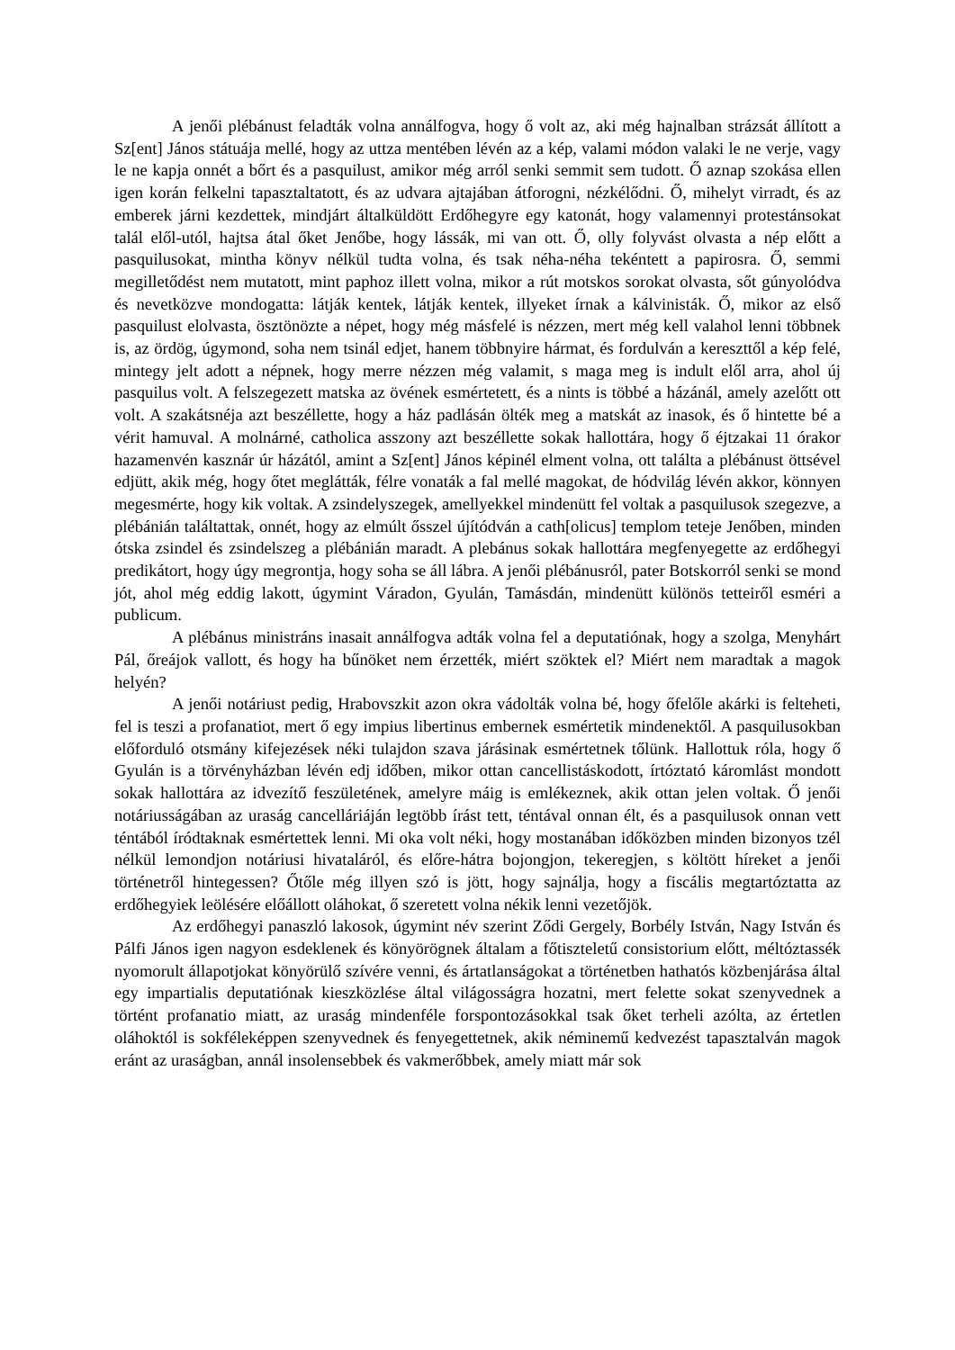A jenői plébánust feladták volna annálfogva, hogy ő volt az, aki még hajnalban strázsát állított a Sz[ent] János státuája mellé, hogy az uttza mentében lévén az a kép, valami módon valaki le ne verje, vagy le ne kapja onnét a bőrt és a pasquilust, amikor még arról senki semmit sem tudott. Ő aznap szokása ellen igen korán felkelni tapasztaltatott, és az udvara ajtajában átforogni, nézkélődni. Ő, mihelyt virradt, és az emberek járni kezdettek, mindjárt általküldött Erdőhegyre egy katonát, hogy valamennyi protestánsokat talál elől-utól, hajtsa átal őket Jenőbe, hogy lássák, mi van ott. Ő, olly folyvást olvasta a nép előtt a pasquilusokat, mintha könyv nélkül tudta volna, és tsak néha-néha tekéntett a papirosra. Ő, semmi megilletődést nem mutatott, mint paphoz illett volna, mikor a rút motskos sorokat olvasta, sőt gúnyolódva és nevetközve mondogatta: látják kentek, látják kentek, illyeket írnak a kálvinisták. Ő, mikor az első pasquilust elolvasta, ösztönözte a népet, hogy még másfelé is nézzen, mert még kell valahol lenni többnek is, az ördög, úgymond, soha nem tsinál edjet, hanem többnyire hármat, és fordulván a kereszttől a kép felé, mintegy jelt adott a népnek, hogy merre nézzen még valamit, s maga meg is indult elől arra, ahol új pasquilus volt. A felszegezett matska az övének esmértetett, és a nints is többé a házánál, amely azelőtt ott volt. A szakátsnéja azt beszéllette, hogy a ház padlásán ölték meg a matskát az inasok, és ő hintette bé a vérit hamuval. A molnárné, catholica asszony azt beszéllette sokak hallottára, hogy ő éjtzakai 11 órakor hazamenvén kasznár úr házától, amint a Sz[ent] János képinél elment volna, ott találta a plébánust öttsével edjütt, akik még, hogy őtet meglátták, félre vonaták a fal mellé magokat, de hódvilág lévén akkor, könnyen megesmérte, hogy kik voltak. A zsindelyszegek, amellyekkel mindenütt fel voltak a pasquilusok szegezve, a plébánián találtattak, onnét, hogy az elmúlt ősszel újítódván a cath[olicus] templom teteje Jenőben, minden ótska zsindel és zsindelszeg a plébánián maradt. A plebánus sokak hallottára megfenyegette az erdőhegyi predikátort, hogy úgy megrontja, hogy soha se áll lábra. A jenői plébánusról, pater Botskorról senki se mond jót, ahol még eddig lakott, úgymint Váradon, Gyulán, Tamásdán, mindenütt különös tetteiről esméri a publicum.
A plébánus ministráns inasait annálfogva adták volna fel a deputatiónak, hogy a szolga, Menyhárt Pál, őreájok vallott, és hogy ha bűnöket nem érzették, miért szöktek el? Miért nem maradtak a magok helyén?
A jenői notáriust pedig, Hrabovszkit azon okra vádolták volna bé, hogy őfelőle akárki is felteheti, fel is teszi a profanatiot, mert ő egy impius libertinus embernek esmértetik mindenektől. A pasquilusokban előforduló otsmány kifejezések néki tulajdon szava járásinak esmértetnek tőlünk. Hallottuk róla, hogy ő Gyulán is a törvényházban lévén edj időben, mikor ottan cancellistáskodott, írtóztató káromlást mondott sokak hallottára az idvezítő feszületének, amelyre máig is emlékeznek, akik ottan jelen voltak. Ő jenői notáriusságában az uraság cancelláriáján legtöbb írást tett, téntával onnan élt, és a pasquilusok onnan vett téntából íródtaknak esmértettek lenni. Mi oka volt néki, hogy mostanában időközben minden bizonyos tzél nélkül lemondjon notáriusi hivataláról, és előre-hátra bojongjon, tekeregjen, s költött híreket a jenői történetről hintegessen? Őtőle még illyen szó is jött, hogy sajnálja, hogy a fiscális megtartóztatta az erdőhegyiek leölésére előállott oláhokat, ő szeretett volna nékik lenni vezetőjök.
Az erdőhegyi panaszló lakosok, úgymint név szerint Ződi Gergely, Borbély István, Nagy István és Pálfi János igen nagyon esdeklenek és könyörögnek általam a főtiszteletű consistorium előtt, méltóztassék nyomorult állapotjokat könyörülő szívére venni, és ártatlanságokat a történetben hathatós közbenjárása által egy impartialis deputatiónak kieszközlése által világosságra hozatni, mert felette sokat szenyvednek a történt profanatio miatt, az uraság mindenféle forspontozásokkal tsak őket terheli azólta, az értetlen oláhoktól is sokféleképpen szenyvednek és fenyegettetnek, akik néminemű kedvezést tapasztalván magok eránt az uraságban, annál insolensebbek és vakmerőbbek, amely miatt már sok